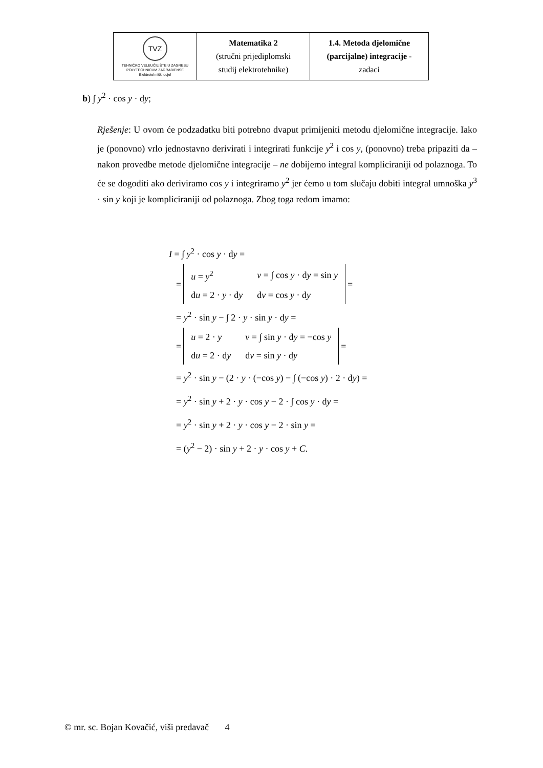| TVZ TEHNIČKO VELEUČILIŠTE U ZAGREBU POLYTECHNICUM ZAGRABIENSE Elektrotehnički odjel | Matematika 2 (stručni prijediplomski studij elektrotehnike) | 1.4. Metoda djelomične (parcijalne) integracije - zadaci |
b) ∫ y<sup>2</sup> · cos y · dy;
Rješenje: U ovom će podzadatku biti potrebno dvaput primijeniti metodu djelomične integracije. Iako je (ponovno) vrlo jednostavno derivirati i integrirati funkcije y<sup>2</sup> i cos y, (ponovno) treba pripaziti da – nakon provedbe metode djelomične integracije – ne dobijemo integral kompliciraniji od polaznoga. To će se dogoditi ako deriviramo cos y i integriramo y<sup>2</sup> jer ćemo u tom slučaju dobiti integral umnoška y<sup>3</sup> · sin y koji je kompliciraniji od polaznoga. Zbog toga redom imamo:
I = ∫ y<sup>2</sup> · cos y · dy =
=
| u = y<sup>2</sup> | v = ∫ cos y · d y = sin y |
| d u = 2 · y · d y | d v = cos y · d y |
=
= y<sup>2</sup> · sin y − ∫ 2 · y · sin y · dy =
=
| u = 2 · y | v = ∫ sin y · d y = −cos y |
| d u = 2 · d y | d v = sin y · d y |
=
= y<sup>2</sup> · sin y − (2 · y · (−cos y) − ∫ (−cos y) · 2 · dy) =
= y<sup>2</sup> · sin y + 2 · y · cos y − 2 · ∫ cos y · dy =
= y<sup>2</sup> · sin y + 2 · y · cos y − 2 · sin y =
= (y<sup>2</sup> − 2) · sin y + 2 · y · cos y + C.
© mr. sc. Bojan Kovačić, viši predavač 4